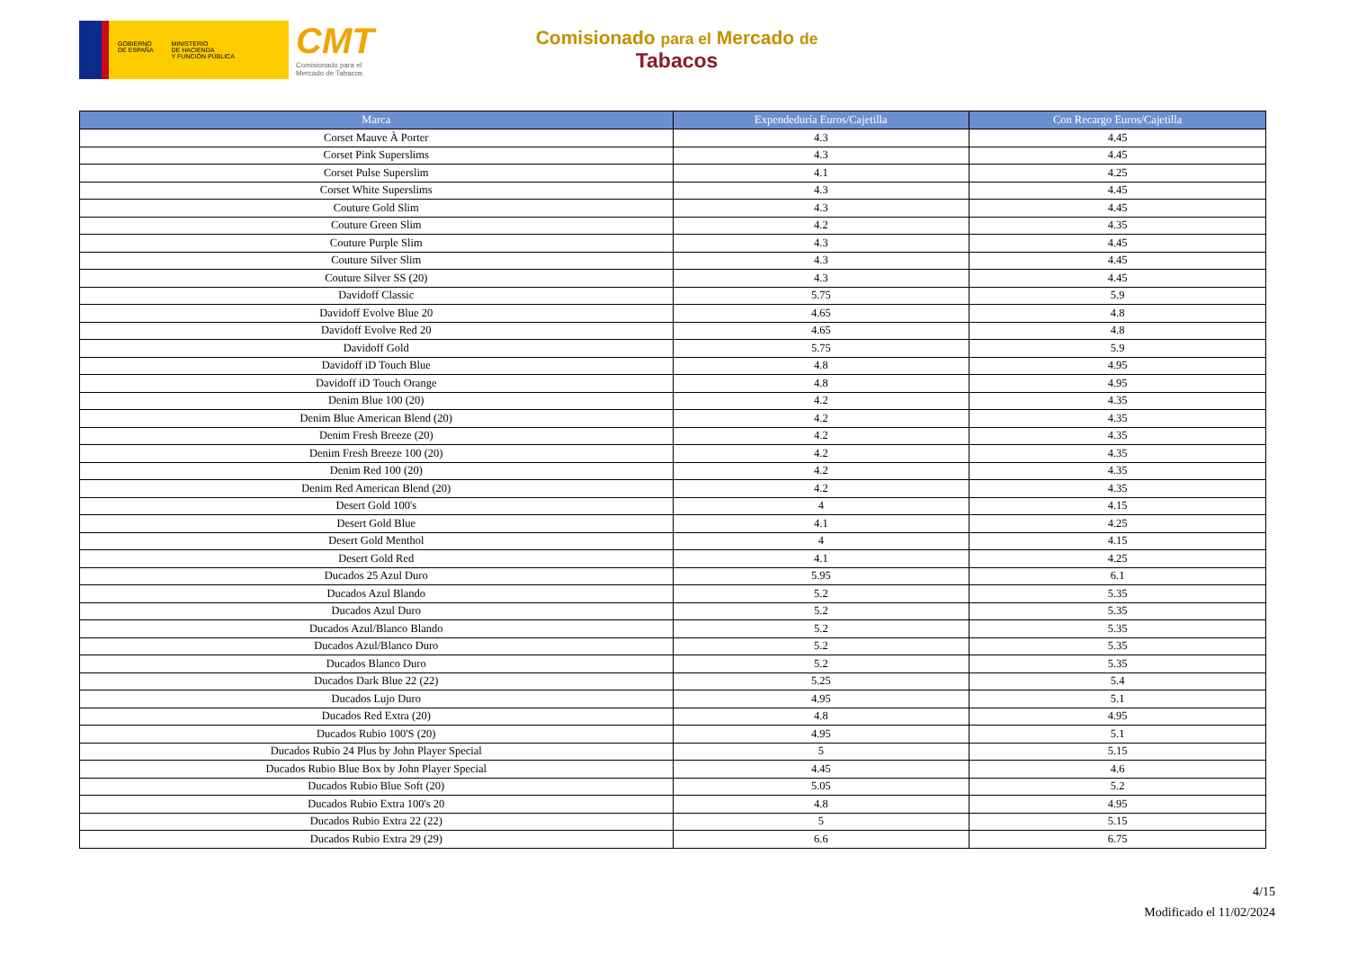GOBIERNO
DE ESPAÑA MINISTERIO
DE HACIENDA
Y FUNCIÓN PÚBLICA
CMT
Comisionado para el
Mercado de Tabacos
Comisionado para el Mercado de
Tabacos
| Marca | Expendeduría Euros/Cajetilla | Con Recargo Euros/Cajetilla |
| --- | --- | --- |
| Corset Mauve À Porter | 4.3 | 4.45 |
| Corset Pink Superslims | 4.3 | 4.45 |
| Corset Pulse Superslim | 4.1 | 4.25 |
| Corset White Superslims | 4.3 | 4.45 |
| Couture Gold Slim | 4.3 | 4.45 |
| Couture Green Slim | 4.2 | 4.35 |
| Couture Purple Slim | 4.3 | 4.45 |
| Couture Silver Slim | 4.3 | 4.45 |
| Couture Silver SS (20) | 4.3 | 4.45 |
| Davidoff Classic | 5.75 | 5.9 |
| Davidoff Evolve Blue 20 | 4.65 | 4.8 |
| Davidoff Evolve Red 20 | 4.65 | 4.8 |
| Davidoff Gold | 5.75 | 5.9 |
| Davidoff iD Touch Blue | 4.8 | 4.95 |
| Davidoff iD Touch Orange | 4.8 | 4.95 |
| Denim Blue 100 (20) | 4.2 | 4.35 |
| Denim Blue American Blend (20) | 4.2 | 4.35 |
| Denim Fresh Breeze (20) | 4.2 | 4.35 |
| Denim Fresh Breeze 100 (20) | 4.2 | 4.35 |
| Denim Red 100 (20) | 4.2 | 4.35 |
| Denim Red American Blend (20) | 4.2 | 4.35 |
| Desert Gold 100's | 4 | 4.15 |
| Desert Gold Blue | 4.1 | 4.25 |
| Desert Gold Menthol | 4 | 4.15 |
| Desert Gold Red | 4.1 | 4.25 |
| Ducados 25 Azul Duro | 5.95 | 6.1 |
| Ducados Azul Blando | 5.2 | 5.35 |
| Ducados Azul Duro | 5.2 | 5.35 |
| Ducados Azul/Blanco Blando | 5.2 | 5.35 |
| Ducados Azul/Blanco Duro | 5.2 | 5.35 |
| Ducados Blanco Duro | 5.2 | 5.35 |
| Ducados Dark Blue 22 (22) | 5.25 | 5.4 |
| Ducados Lujo Duro | 4.95 | 5.1 |
| Ducados Red Extra (20) | 4.8 | 4.95 |
| Ducados Rubio 100'S (20) | 4.95 | 5.1 |
| Ducados Rubio 24 Plus by John Player Special | 5 | 5.15 |
| Ducados Rubio Blue Box by John Player Special | 4.45 | 4.6 |
| Ducados Rubio Blue Soft (20) | 5.05 | 5.2 |
| Ducados Rubio Extra 100's 20 | 4.8 | 4.95 |
| Ducados Rubio Extra 22 (22) | 5 | 5.15 |
| Ducados Rubio Extra 29 (29) | 6.6 | 6.75 |
4/15
Modificado el 11/02/2024